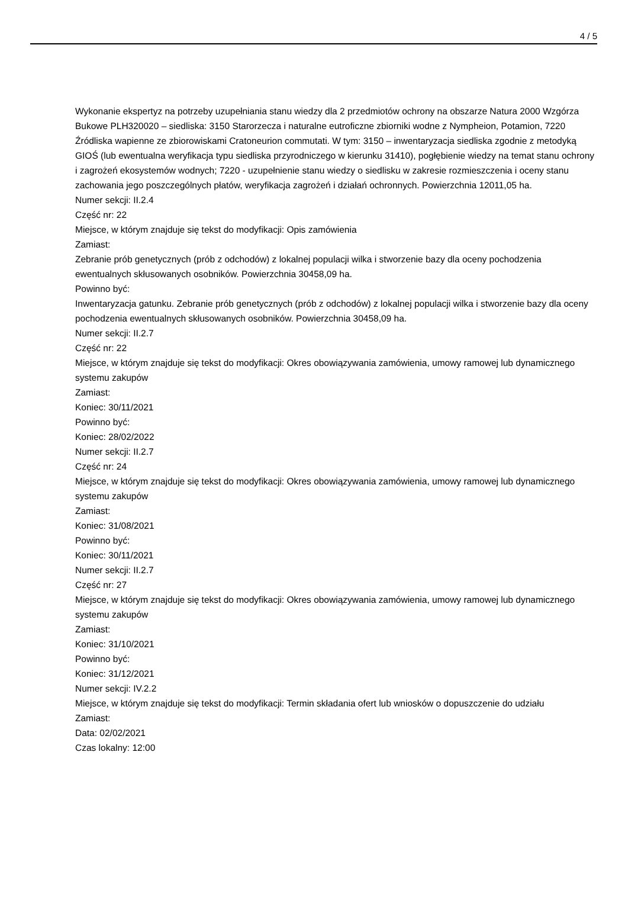4 / 5
Wykonanie ekspertyz na potrzeby uzupełniania stanu wiedzy dla 2 przedmiotów ochrony na obszarze Natura 2000 Wzgórza Bukowe PLH320020 – siedliska: 3150 Starorzecza i naturalne eutroficzne zbiorniki wodne z Nympheion, Potamion, 7220 Źródliska wapienne ze zbiorowiskami Cratoneurion commutati. W tym: 3150 – inwentaryzacja siedliska zgodnie z metodyką GIOŚ (lub ewentualna weryfikacja typu siedliska przyrodniczego w kierunku 31410), pogłębienie wiedzy na temat stanu ochrony i zagrożeń ekosystemów wodnych; 7220 - uzupełnienie stanu wiedzy o siedlisku w zakresie rozmieszczenia i oceny stanu zachowania jego poszczególnych płatów, weryfikacja zagrożeń i działań ochronnych. Powierzchnia 12011,05 ha.
Numer sekcji: II.2.4
Część nr: 22
Miejsce, w którym znajduje się tekst do modyfikacji: Opis zamówienia
Zamiast:
Zebranie prób genetycznych (prób z odchodów) z lokalnej populacji wilka i stworzenie bazy dla oceny pochodzenia ewentualnych skłusowanych osobników. Powierzchnia 30458,09 ha.
Powinno być:
Inwentaryzacja gatunku. Zebranie prób genetycznych (prób z odchodów) z lokalnej populacji wilka i stworzenie bazy dla oceny pochodzenia ewentualnych skłusowanych osobników. Powierzchnia 30458,09 ha.
Numer sekcji: II.2.7
Część nr: 22
Miejsce, w którym znajduje się tekst do modyfikacji: Okres obowiązywania zamówienia, umowy ramowej lub dynamicznego systemu zakupów
Zamiast:
Koniec: 30/11/2021
Powinno być:
Koniec: 28/02/2022
Numer sekcji: II.2.7
Część nr: 24
Miejsce, w którym znajduje się tekst do modyfikacji: Okres obowiązywania zamówienia, umowy ramowej lub dynamicznego systemu zakupów
Zamiast:
Koniec: 31/08/2021
Powinno być:
Koniec: 30/11/2021
Numer sekcji: II.2.7
Część nr: 27
Miejsce, w którym znajduje się tekst do modyfikacji: Okres obowiązywania zamówienia, umowy ramowej lub dynamicznego systemu zakupów
Zamiast:
Koniec: 31/10/2021
Powinno być:
Koniec: 31/12/2021
Numer sekcji: IV.2.2
Miejsce, w którym znajduje się tekst do modyfikacji: Termin składania ofert lub wniosków o dopuszczenie do udziału
Zamiast:
Data: 02/02/2021
Czas lokalny: 12:00